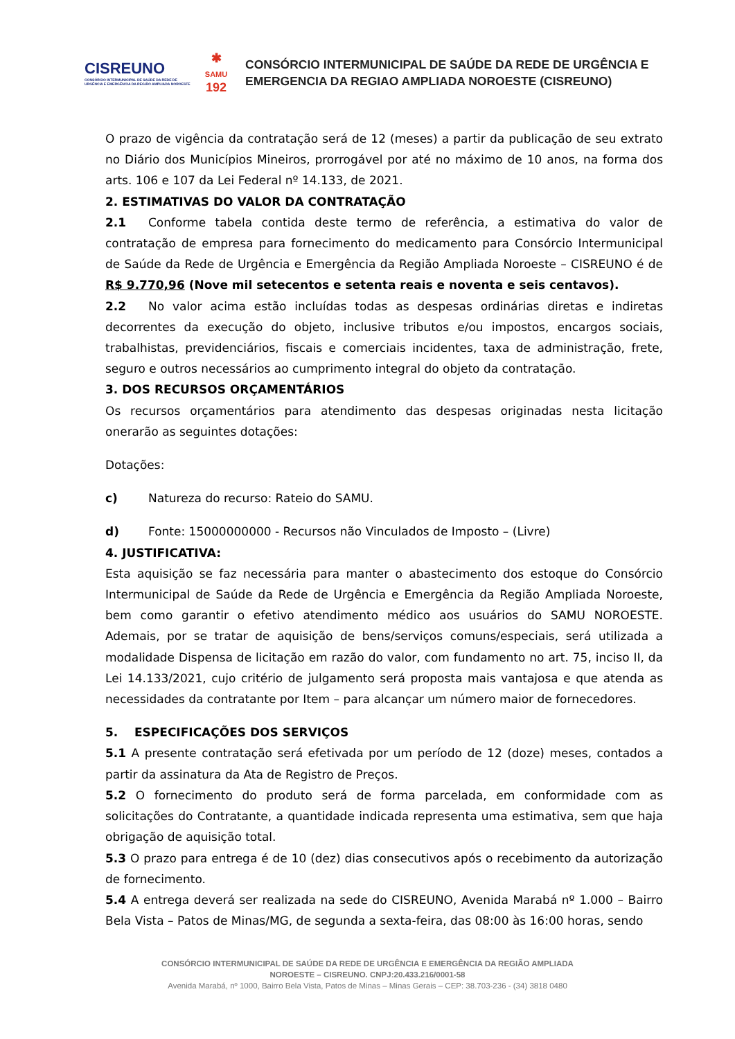CISREUNO
CONSÓRCIO INTERMUNICIPAL DE SAÚDE DA REDE DE URGÊNCIA E EMERGÊNCIA DA REGIÃO AMPLIADA NOROESTE
✱
SAMU
192
CONSÓRCIO INTERMUNICIPAL DE SAÚDE DA REDE DE URGÊNCIA E
EMERGENCIA DA REGIAO AMPLIADA NOROESTE (CISREUNO)
O prazo de vigência da contratação será de 12 (meses) a partir da publicação de seu extrato no Diário dos Municípios Mineiros, prorrogável por até no máximo de 10 anos, na forma dos arts. 106 e 107 da Lei Federal nº 14.133, de 2021.
2. ESTIMATIVAS DO VALOR DA CONTRATAÇÃO
2.1 Conforme tabela contida deste termo de referência, a estimativa do valor de contratação de empresa para fornecimento do medicamento para Consórcio Intermunicipal de Saúde da Rede de Urgência e Emergência da Região Ampliada Noroeste – CISREUNO é de R$ 9.770,96 (Nove mil setecentos e setenta reais e noventa e seis centavos).
2.2 No valor acima estão incluídas todas as despesas ordinárias diretas e indiretas decorrentes da execução do objeto, inclusive tributos e/ou impostos, encargos sociais, trabalhistas, previdenciários, fiscais e comerciais incidentes, taxa de administração, frete, seguro e outros necessários ao cumprimento integral do objeto da contratação.
3. DOS RECURSOS ORÇAMENTÁRIOS
Os recursos orçamentários para atendimento das despesas originadas nesta licitação onerarão as seguintes dotações:
Dotações:
c) Natureza do recurso: Rateio do SAMU.
d) Fonte: 15000000000 - Recursos não Vinculados de Imposto – (Livre)
4. JUSTIFICATIVA:
Esta aquisição se faz necessária para manter o abastecimento dos estoque do Consórcio Intermunicipal de Saúde da Rede de Urgência e Emergência da Região Ampliada Noroeste, bem como garantir o efetivo atendimento médico aos usuários do SAMU NOROESTE. Ademais, por se tratar de aquisição de bens/serviços comuns/especiais, será utilizada a modalidade Dispensa de licitação em razão do valor, com fundamento no art. 75, inciso II, da Lei 14.133/2021, cujo critério de julgamento será proposta mais vantajosa e que atenda as necessidades da contratante por Item – para alcançar um número maior de fornecedores.
5. ESPECIFICAÇÕES DOS SERVIÇOS
5.1 A presente contratação será efetivada por um período de 12 (doze) meses, contados a partir da assinatura da Ata de Registro de Preços.
5.2 O fornecimento do produto será de forma parcelada, em conformidade com as solicitações do Contratante, a quantidade indicada representa uma estimativa, sem que haja obrigação de aquisição total.
5.3 O prazo para entrega é de 10 (dez) dias consecutivos após o recebimento da autorização de fornecimento.
5.4 A entrega deverá ser realizada na sede do CISREUNO, Avenida Marabá nº 1.000 – Bairro Bela Vista – Patos de Minas/MG, de segunda a sexta-feira, das 08:00 às 16:00 horas, sendo
CONSÓRCIO INTERMUNICIPAL DE SAÚDE DA REDE DE URGÊNCIA E EMERGÊNCIA DA REGIÃO AMPLIADA
NOROESTE – CISREUNO. CNPJ:20.433.216/0001-58
Avenida Marabá, nº 1000, Bairro Bela Vista, Patos de Minas – Minas Gerais – CEP: 38.703-236 - (34) 3818 0480